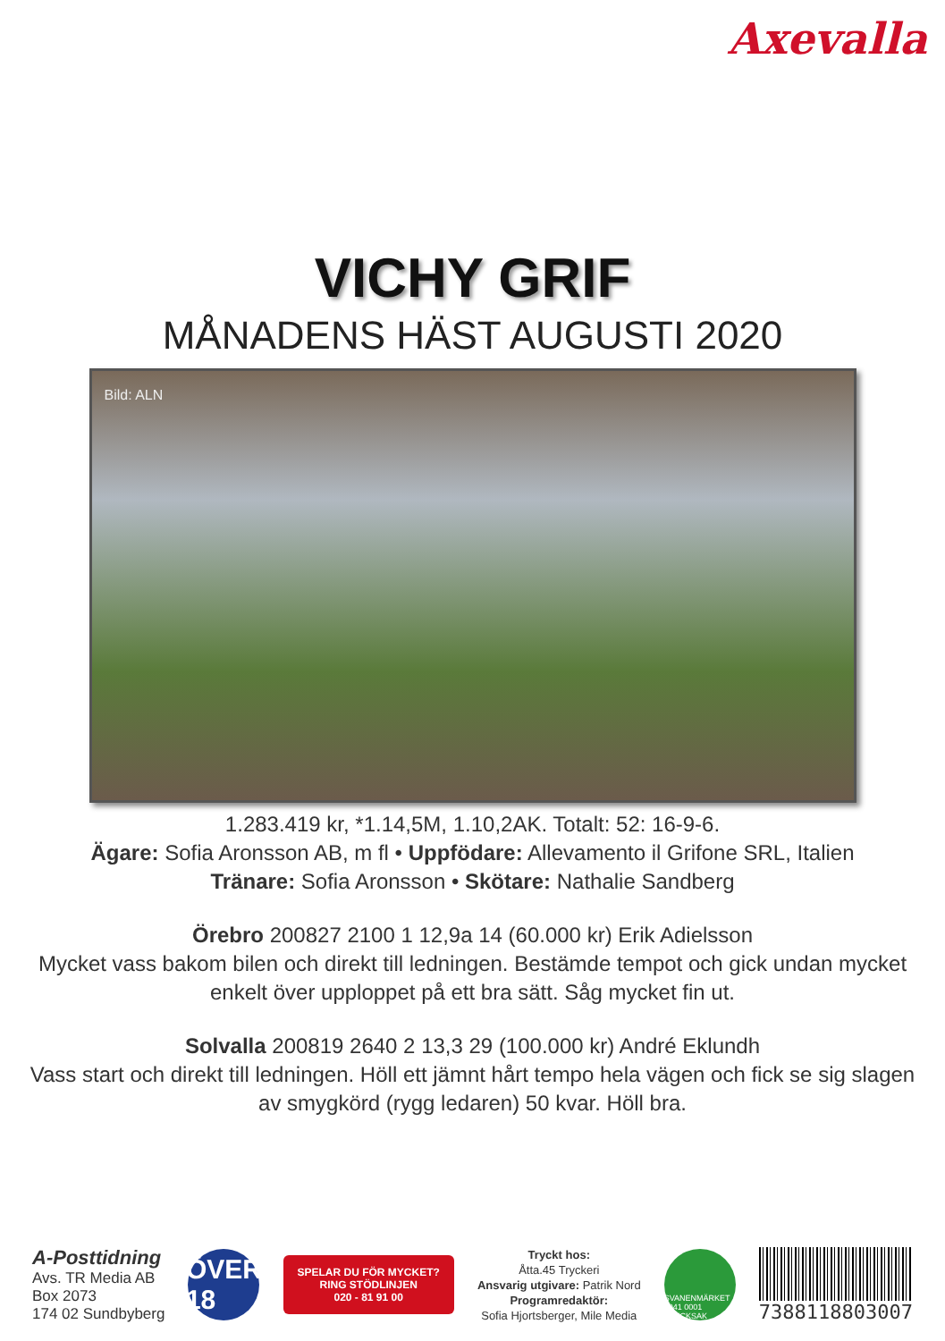Axevalla
VICHY GRIF
MÅNADENS HÄST AUGUSTI 2020
Bild: ALN
1.283.419 kr, *1.14,5M, 1.10,2AK. Totalt: 52: 16-9-6.
Ägare: Sofia Aronsson AB, m fl • Uppfödare: Allevamento il Grifone SRL, Italien
Tränare: Sofia Aronsson • Skötare: Nathalie Sandberg
Örebro 200827 2100 1 12,9a 14 (60.000 kr) Erik Adielsson
Mycket vass bakom bilen och direkt till ledningen. Bestämde tempot och gick undan mycket enkelt över upploppet på ett bra sätt. Såg mycket fin ut.
Solvalla 200819 2640 2 13,3 29 (100.000 kr) André Eklundh
Vass start och direkt till ledningen. Höll ett jämnt hårt tempo hela vägen och fick se sig slagen av smygkörd (rygg ledaren) 50 kvar. Höll bra.
A-Posttidning
Avs. TR Media AB
Box 2073
174 02 Sundbyberg
ÖVER 18
SPELAR DU FÖR MYCKET?
RING STÖDLINJEN
020 - 81 91 00
Tryckt hos:
Åtta.45 Tryckeri
Ansvarig utgivare: Patrik Nord
Programredaktör:
Sofia Hjortsberger, Mile Media
SVANENMÄRKET 3041 0001 TRYCKSAK
7388118803007